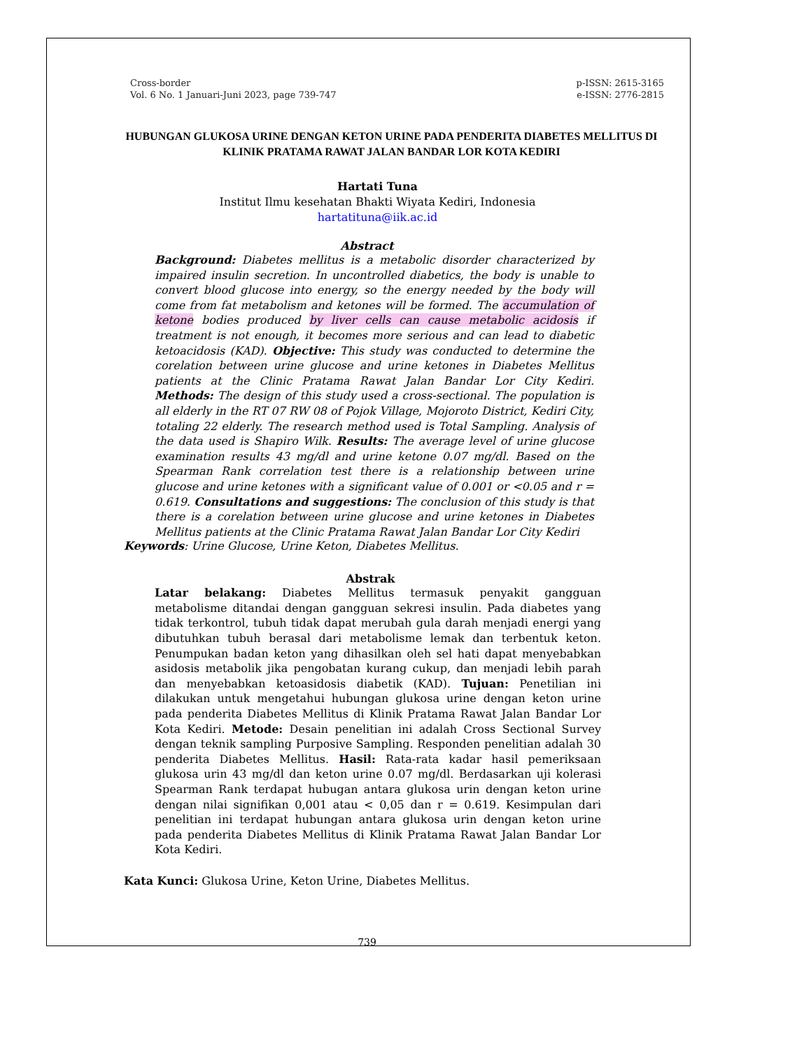Cross-border
Vol. 6 No. 1 Januari-Juni 2023, page 739-747
p-ISSN: 2615-3165
e-ISSN: 2776-2815
HUBUNGAN GLUKOSA URINE DENGAN KETON URINE PADA PENDERITA DIABETES MELLITUS DI KLINIK PRATAMA RAWAT JALAN BANDAR LOR KOTA KEDIRI
Hartati Tuna
Institut Ilmu kesehatan Bhakti Wiyata Kediri, Indonesia
hartatituna@iik.ac.id
Abstract
Background: Diabetes mellitus is a metabolic disorder characterized by impaired insulin secretion. In uncontrolled diabetics, the body is unable to convert blood glucose into energy, so the energy needed by the body will come from fat metabolism and ketones will be formed. The accumulation of ketone bodies produced by liver cells can cause metabolic acidosis if treatment is not enough, it becomes more serious and can lead to diabetic ketoacidosis (KAD). Objective: This study was conducted to determine the corelation between urine glucose and urine ketones in Diabetes Mellitus patients at the Clinic Pratama Rawat Jalan Bandar Lor City Kediri. Methods: The design of this study used a cross-sectional. The population is all elderly in the RT 07 RW 08 of Pojok Village, Mojoroto District, Kediri City, totaling 22 elderly. The research method used is Total Sampling. Analysis of the data used is Shapiro Wilk. Results: The average level of urine glucose examination results 43 mg/dl and urine ketone 0.07 mg/dl. Based on the Spearman Rank correlation test there is a relationship between urine glucose and urine ketones with a significant value of 0.001 or <0.05 and r = 0.619. Consultations and suggestions: The conclusion of this study is that there is a corelation between urine glucose and urine ketones in Diabetes Mellitus patients at the Clinic Pratama Rawat Jalan Bandar Lor City Kediri
Keywords: Urine Glucose, Urine Keton, Diabetes Mellitus.
Abstrak
Latar belakang: Diabetes Mellitus termasuk penyakit gangguan metabolisme ditandai dengan gangguan sekresi insulin. Pada diabetes yang tidak terkontrol, tubuh tidak dapat merubah gula darah menjadi energi yang dibutuhkan tubuh berasal dari metabolisme lemak dan terbentuk keton. Penumpukan badan keton yang dihasilkan oleh sel hati dapat menyebabkan asidosis metabolik jika pengobatan kurang cukup, dan menjadi lebih parah dan menyebabkan ketoasidosis diabetik (KAD). Tujuan: Penetilian ini dilakukan untuk mengetahui hubungan glukosa urine dengan keton urine pada penderita Diabetes Mellitus di Klinik Pratama Rawat Jalan Bandar Lor Kota Kediri. Metode: Desain penelitian ini adalah Cross Sectional Survey dengan teknik sampling Purposive Sampling. Responden penelitian adalah 30 penderita Diabetes Mellitus. Hasil: Rata-rata kadar hasil pemeriksaan glukosa urin 43 mg/dl dan keton urine 0.07 mg/dl. Berdasarkan uji kolerasi Spearman Rank terdapat hubugan antara glukosa urin dengan keton urine dengan nilai signifikan 0,001 atau < 0,05 dan r = 0.619. Kesimpulan dari penelitian ini terdapat hubungan antara glukosa urin dengan keton urine pada penderita Diabetes Mellitus di Klinik Pratama Rawat Jalan Bandar Lor Kota Kediri.
Kata Kunci: Glukosa Urine, Keton Urine, Diabetes Mellitus.
739